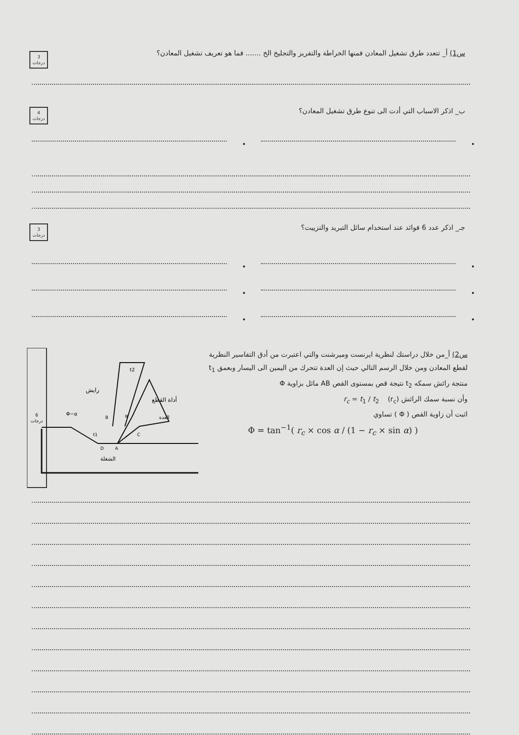3
درجات
س1) أ_ تتعدد طرق تشغيل المعادن فمنها الخراطة والتفريز والتجليخ الخ ....... فما هو تعريف تشغيل المعادن؟
4
درجات
ب_ اذكر الاسباب التي أدت الى تنوع طرق تشغيل المعادن؟
• •
3
درجات
جـ_ اذكر عدد 6 فوائد عند استخدام سائل التبريد والتزييت؟
• •
• •
• •
س2) أ_من خلال دراستك لنظرية ايرنست وميرشنت والتي اعتبرت من أدق التفاسير النظرية لقطع المعادن ومن خلال الرسم التالي حيث إن العدة تتحرك من اليمين الى اليسار وبعمق t<sub>1</sub> منتجة رائش سمكه t<sub>2</sub> نتيجة قص بمستوى القص AB مائل بزاوية Φ
وأن نسبة سمك الرائش (r<sub>c</sub>) r<sub>c</sub> = t<sub>1</sub> / t<sub>2</sub>
اثبت أن زاوية القص ( Φ ) تساوي
Φ = tan<sup>−1</sup>( r<sub>c</sub> × cos α / (1 − r<sub>c</sub> × sin α) )
6
درجات
رايش
أداة القطع
العدة
Φ−α
α
t2
t1
B
A
D
C
الشغلة